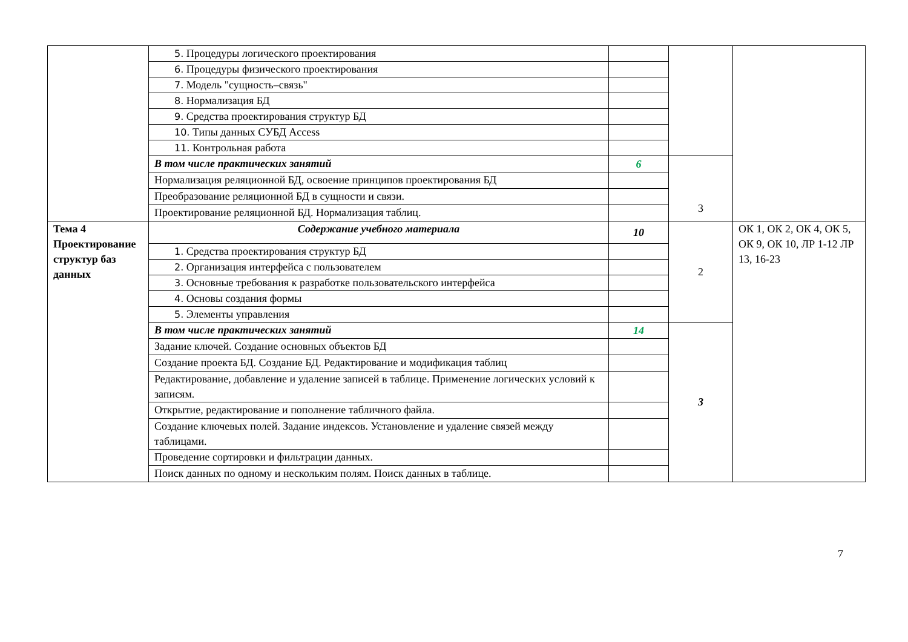| | 5. Процедуры логического проектирования | | | |
| | 6. Процедуры физического проектирования | | | |
| | 7. Модель "сущность–связь" | | | |
| | 8. Нормализация БД | | | |
| | 9. Средства проектирования структур БД | | | |
| | 10. Типы данных СУБД Access | | | |
| | 11. Контрольная работа | | | |
| | В том числе практических занятий | 6 | 3 | |
| | Нормализация реляционной БД, освоение принципов проектирования БД | | | |
| | Преобразование реляционной БД в сущности и связи. | | | |
| | Проектирование реляционной БД. Нормализация таблиц. | | | |
| Тема 4 Проектирование структур баз данных | Содержание учебного материала | 10 | 2 | ОК 1, ОК 2, ОК 4, ОК 5, ОК 9, ОК 10, ЛР 1-12 ЛР 13, 16-23 |
| | 1. Средства проектирования структур БД | | | |
| | 2. Организация интерфейса с пользователем | | | |
| | 3. Основные требования к разработке пользовательского интерфейса | | | |
| | 4. Основы создания формы | | | |
| | 5. Элементы управления | | | |
| | В том числе практических занятий | 14 | 3 | |
| | Задание ключей. Создание основных объектов БД | | | |
| | Создание проекта БД. Создание БД. Редактирование и модификация таблиц | | | |
| | Редактирование, добавление и удаление записей в таблице. Применение логических условий к записям. | | | |
| | Открытие, редактирование и пополнение табличного файла. | | | |
| | Создание ключевых полей. Задание индексов. Установление и удаление связей между таблицами. | | | |
| | Проведение сортировки и фильтрации данных. | | | |
| | Поиск данных по одному и нескольким полям. Поиск данных в таблице. | | | |
7